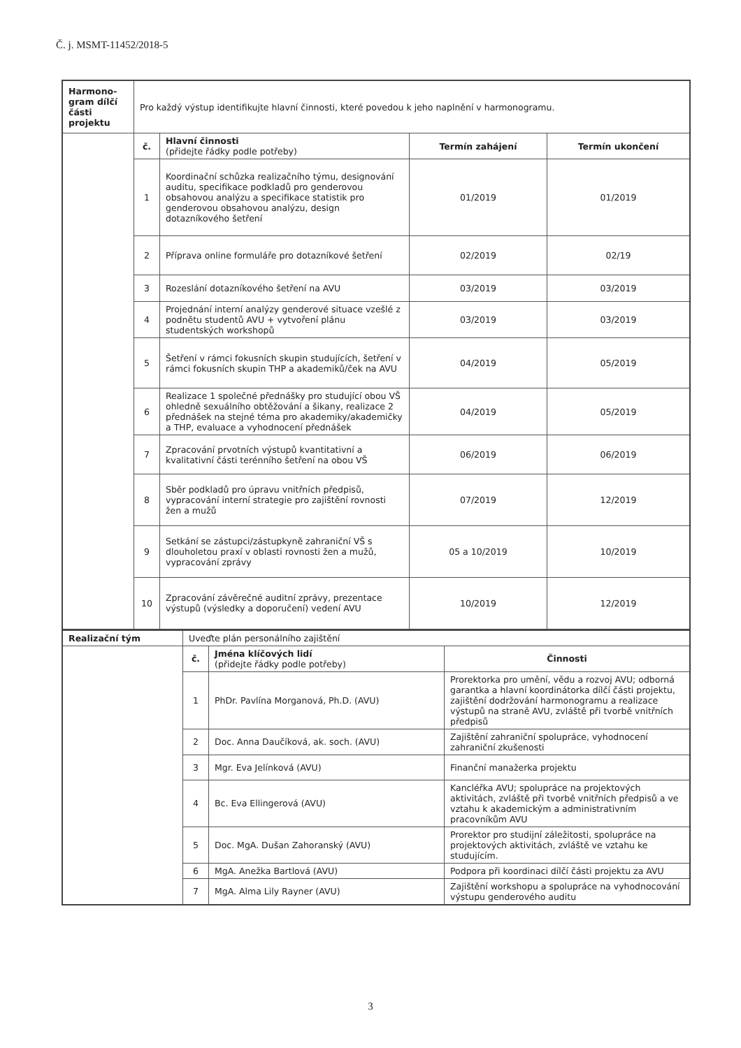Č. j. MSMT-11452/2018-5
| Harmono-gram dílčí části projektu | Pro každý výstup identifikujte hlavní činnosti, které povedou k jeho naplnění v harmonogramu. | | | |
| | č. | Hlavní činnosti (přidejte řádky podle potřeby) | Termín zahájení | Termín ukončení |
| | 1 | Koordinační schůzka realizačního týmu, designování auditu, specifikace podkladů pro genderovou obsahovou analýzu a specifikace statistik pro genderovou obsahovou analýzu, design dotazníkového šetření | 01/2019 | 01/2019 |
| | 2 | Příprava online formuláře pro dotazníkové šetření | 02/2019 | 02/19 |
| | 3 | Rozeslání dotazníkového šetření na AVU | 03/2019 | 03/2019 |
| | 4 | Projednání interní analýzy genderové situace vzešlé z podnětu studentů AVU + vytvoření plánu studentských workshopů | 03/2019 | 03/2019 |
| | 5 | Šetření v rámci fokusních skupin studujících, šetření v rámci fokusních skupin THP a akademiků/ček na AVU | 04/2019 | 05/2019 |
| | 6 | Realizace 1 společné přednášky pro studující obou VŠ ohledně sexuálního obtěžování a šikany, realizace 2 přednášek na stejné téma pro akademiky/akademičky a THP, evaluace a vyhodnocení přednášek | 04/2019 | 05/2019 |
| | 7 | Zpracování prvotních výstupů kvantitativní a kvalitativní části terénního šetření na obou VŠ | 06/2019 | 06/2019 |
| | 8 | Sběr podkladů pro úpravu vnitřních předpisů, vypracování interní strategie pro zajištění rovnosti žen a mužů | 07/2019 | 12/2019 |
| | 9 | Setkání se zástupci/zástupkyně zahraniční VŠ s dlouholetou praxí v oblasti rovnosti žen a mužů, vypracování zprávy | 05 a 10/2019 | 10/2019 |
| | 10 | Zpracování závěrečné auditní zprávy, prezentace výstupů (výsledky a doporučení) vedení AVU | 10/2019 | 12/2019 |
| Realizační tým | Uveďte plán personálního zajištění | | |
| | č. | Jména klíčových lidí (přidejte řádky podle potřeby) | Činnosti |
| | 1 | PhDr. Pavlína Morganová, Ph.D. (AVU) | Prorektorka pro umění, vědu a rozvoj AVU; odborná garantka a hlavní koordinátorka dílčí části projektu, zajištění dodržování harmonogramu a realizace výstupů na straně AVU, zvláště při tvorbě vnitřních předpisů |
| | 2 | Doc. Anna Daučíková, ak. soch. (AVU) | Zajištění zahraniční spolupráce, vyhodnocení zahraniční zkušenosti |
| | 3 | Mgr. Eva Jelínková (AVU) | Finanční manažerka projektu |
| | 4 | Bc. Eva Ellingerová (AVU) | Kancléřka AVU; spolupráce na projektových aktivitách, zvláště při tvorbě vnitřních předpisů a ve vztahu k akademickým a administrativním pracovníkům AVU |
| | 5 | Doc. MgA. Dušan Zahoranský (AVU) | Prorektor pro studijní záležitosti, spolupráce na projektových aktivitách, zvláště ve vztahu ke studujícím. |
| | 6 | MgA. Anežka Bartlová (AVU) | Podpora při koordinaci dílčí části projektu za AVU |
| | 7 | MgA. Alma Lily Rayner (AVU) | Zajištění workshopu a spolupráce na vyhodnocování výstupu genderového auditu |
3